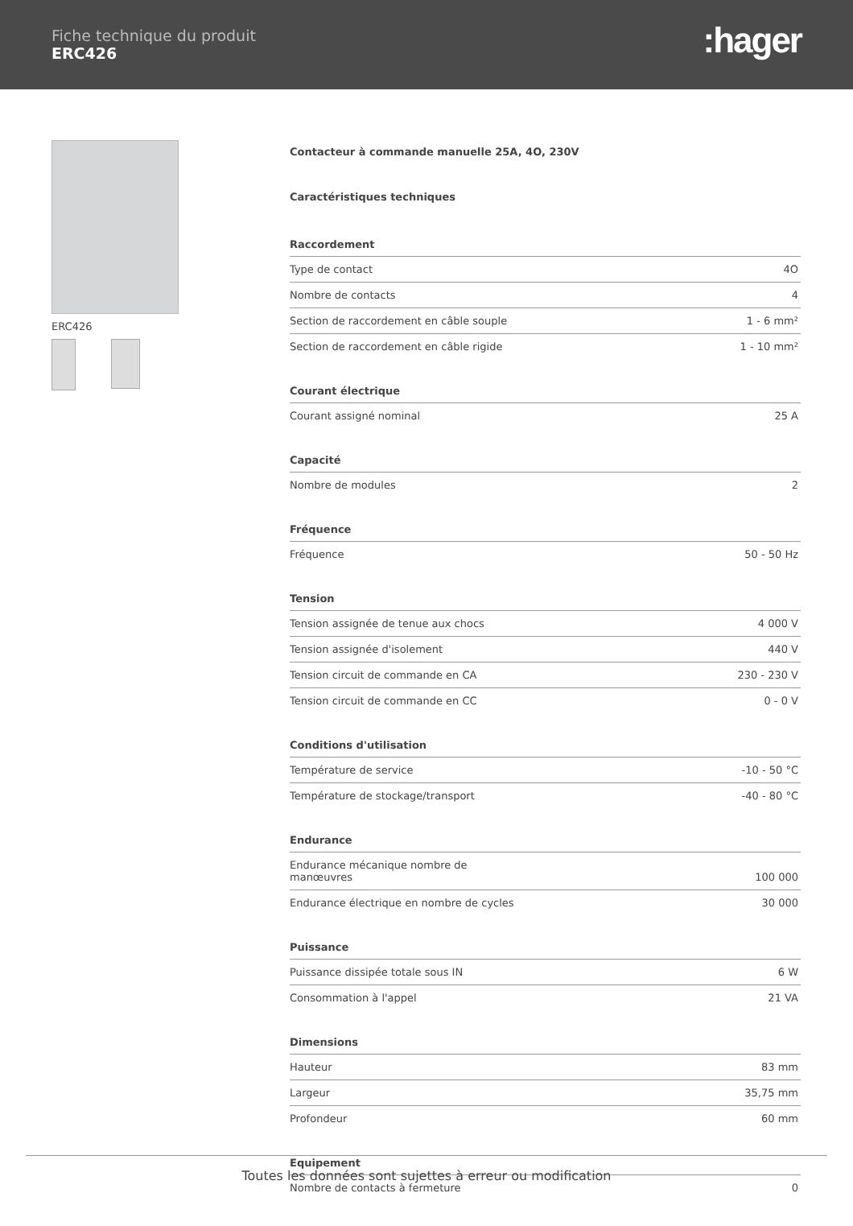Fiche technique du produit
ERC426
:hager
ERC426 Contacteur à commande manuelle 25A, 4O, 230V
Caractéristiques techniques
Raccordement
| Type de contact | 4O |
| Nombre de contacts | 4 |
| Section de raccordement en câble souple | 1 - 6 mm² |
| Section de raccordement en câble rigide | 1 - 10 mm² |
Courant électrique
| Courant assigné nominal | 25 A |
Capacité
| Nombre de modules | 2 |
Fréquence
| Fréquence | 50 - 50 Hz |
Tension
| Tension assignée de tenue aux chocs | 4 000 V |
| Tension assignée d'isolement | 440 V |
| Tension circuit de commande en CA | 230 - 230 V |
| Tension circuit de commande en CC | 0 - 0 V |
Conditions d'utilisation
| Température de service | -10 - 50 °C |
| Température de stockage/transport | -40 - 80 °C |
Endurance
| Endurance mécanique nombre de manœuvres | 100 000 |
| Endurance électrique en nombre de cycles | 30 000 |
Puissance
| Puissance dissipée totale sous IN | 6 W |
| Consommation à l'appel | 21 VA |
Dimensions
| Hauteur | 83 mm |
| Largeur | 35,75 mm |
| Profondeur | 60 mm |
Equipement
| Nombre de contacts à fermeture | 0 |
Toutes les données sont sujettes à erreur ou modification